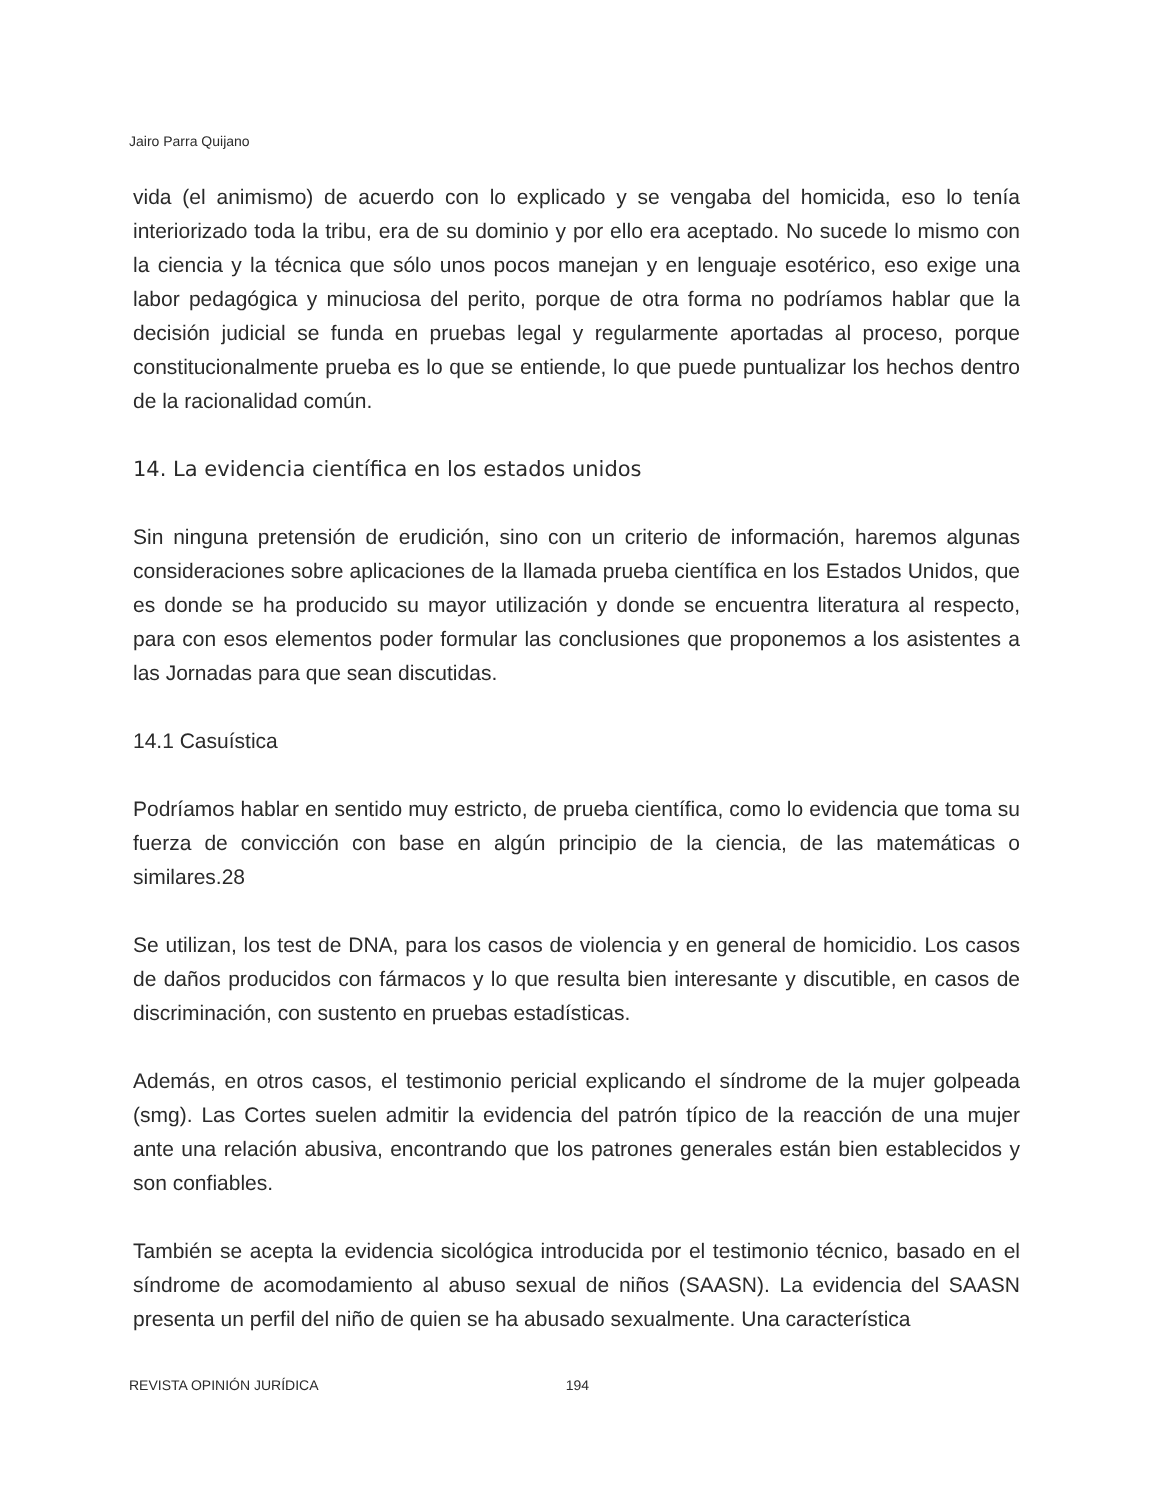Jairo Parra Quijano
vida (el animismo) de acuerdo con lo explicado y se vengaba del homicida, eso lo tenía interiorizado toda la tribu, era de su dominio y por ello era aceptado. No sucede lo mismo con la ciencia y la técnica que sólo unos pocos manejan y en lenguaje esotérico, eso exige una labor pedagógica y minuciosa del perito, porque de otra forma no podríamos hablar que la decisión judicial se funda en pruebas legal y regularmente aportadas al proceso, porque constitucionalmente prueba es lo que se entiende, lo que puede puntualizar los hechos dentro de la racionalidad común.
14. La evidencia científica en los estados unidos
Sin ninguna pretensión de erudición, sino con un criterio de información, haremos algunas consideraciones sobre aplicaciones de la llamada prueba científica en los Estados Unidos, que es donde se ha producido su mayor utilización y donde se encuentra literatura al respecto, para con esos elementos poder formular las conclusiones que proponemos a los asistentes a las Jornadas para que sean discutidas.
14.1 Casuística
Podríamos hablar en sentido muy estricto, de prueba científica, como lo evidencia que toma su fuerza de convicción con base en algún principio de la ciencia, de las matemáticas o similares.28
Se utilizan, los test de DNA, para los casos de violencia y en general de homicidio. Los casos de daños producidos con fármacos y lo que resulta bien interesante y discutible, en casos de discriminación, con sustento en pruebas estadísticas.
Además, en otros casos, el testimonio pericial explicando el síndrome de la mujer golpeada (smg). Las Cortes suelen admitir la evidencia del patrón típico de la reacción de una mujer ante una relación abusiva, encontrando que los patrones generales están bien establecidos y son confiables.
También se acepta la evidencia sicológica introducida por el testimonio técnico, basado en el síndrome de acomodamiento al abuso sexual de niños (SAASN). La evidencia del SAASN presenta un perfil del niño de quien se ha abusado sexualmente. Una característica
REVISTA OPINIÓN JURÍDICA 194